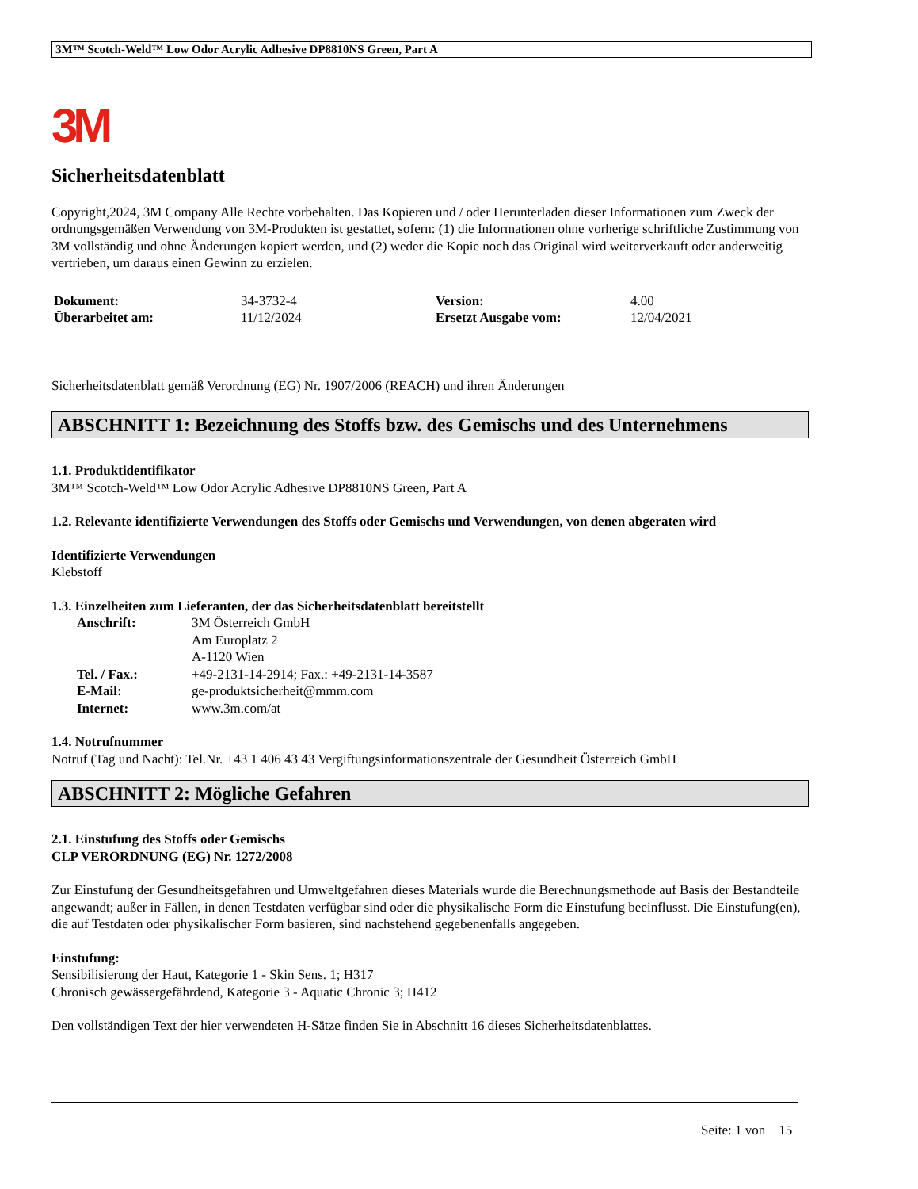3M™ Scotch-Weld™ Low Odor Acrylic Adhesive DP8810NS Green, Part A
3M
Sicherheitsdatenblatt
Copyright,2024, 3M Company Alle Rechte vorbehalten. Das Kopieren und / oder Herunterladen dieser Informationen zum Zweck der ordnungsgemäßen Verwendung von 3M-Produkten ist gestattet, sofern: (1) die Informationen ohne vorherige schriftliche Zustimmung von 3M vollständig und ohne Änderungen kopiert werden, und (2) weder die Kopie noch das Original wird weiterverkauft oder anderweitig vertrieben, um daraus einen Gewinn zu erzielen.
| Dokument: | 34-3732-4 | Version: | 4.00 |
| Überarbeitet am: | 11/12/2024 | Ersetzt Ausgabe vom: | 12/04/2021 |
Sicherheitsdatenblatt gemäß Verordnung (EG) Nr. 1907/2006 (REACH) und ihren Änderungen
ABSCHNITT 1: Bezeichnung des Stoffs bzw. des Gemischs und des Unternehmens
1.1. Produktidentifikator
3M™ Scotch-Weld™ Low Odor Acrylic Adhesive DP8810NS Green, Part A
1.2. Relevante identifizierte Verwendungen des Stoffs oder Gemischs und Verwendungen, von denen abgeraten wird
Identifizierte Verwendungen
Klebstoff
1.3. Einzelheiten zum Lieferanten, der das Sicherheitsdatenblatt bereitstellt
| Anschrift: | 3M Österreich GmbH Am Europlatz 2 A-1120 Wien |
| Tel. / Fax.: | +49-2131-14-2914; Fax.: +49-2131-14-3587 |
| E-Mail: | ge-produktsicherheit@mmm.com |
| Internet: | www.3m.com/at |
1.4. Notrufnummer
Notruf (Tag und Nacht): Tel.Nr. +43 1 406 43 43 Vergiftungsinformationszentrale der Gesundheit Österreich GmbH
ABSCHNITT 2: Mögliche Gefahren
2.1. Einstufung des Stoffs oder Gemischs
CLP VERORDNUNG (EG) Nr. 1272/2008
Zur Einstufung der Gesundheitsgefahren und Umweltgefahren dieses Materials wurde die Berechnungsmethode auf Basis der Bestandteile angewandt; außer in Fällen, in denen Testdaten verfügbar sind oder die physikalische Form die Einstufung beeinflusst. Die Einstufung(en), die auf Testdaten oder physikalischer Form basieren, sind nachstehend gegebenenfalls angegeben.
Einstufung:
Sensibilisierung der Haut, Kategorie 1 - Skin Sens. 1; H317
Chronisch gewässergefährdend, Kategorie 3 - Aquatic Chronic 3; H412
Den vollständigen Text der hier verwendeten H-Sätze finden Sie in Abschnitt 16 dieses Sicherheitsdatenblattes.
Seite: 1 von 15